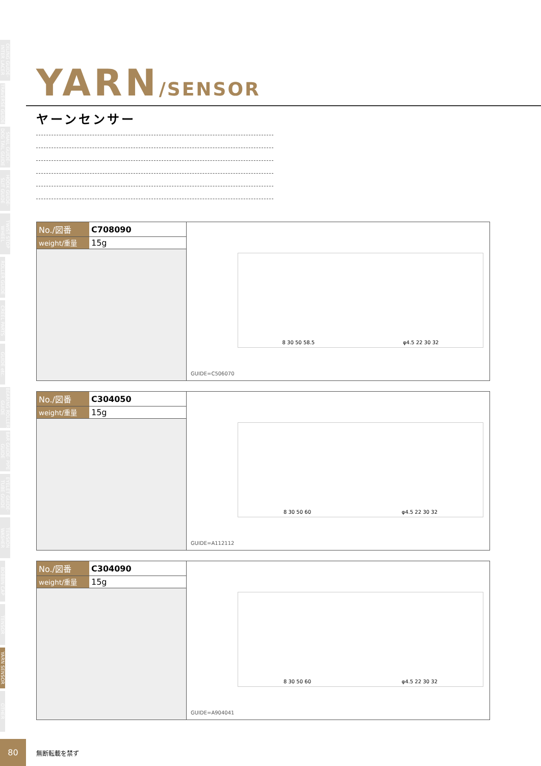OILING GUIDE· INTER LACER
TRAVERSE GUIDE
SNAIL GUIDE· DOG TAIL GUIDE
HOOK GUIDE· SLIT GUIDE
TWIST STOP WHEEL
ROLLER GUIDE
CREEL PARTS
GUIDE etc.
BEARING ROLLER GUIDE
BAR GUIDE· PIPE GUIDE
EYELET GUIDE· TUBE GUIDE
TENSION WASHER
BOBBIN CAP
TENSOR
YARN SENSOR
OTHER
YARN/SENSOR
ヤーンセンサー
| No./図番 | C708090 |
| weight/重量 | 15g |
8 30 50 58.5 φ4.5 22 30 32
GUIDE=C506070
| No./図番 | C304050 |
| weight/重量 | 15g |
8 30 50 60 φ4.5 22 30 32
GUIDE=A112112
| No./図番 | C304090 |
| weight/重量 | 15g |
8 30 50 60 φ4.5 22 30 32
GUIDE=A904041
80
無断転載を禁ず